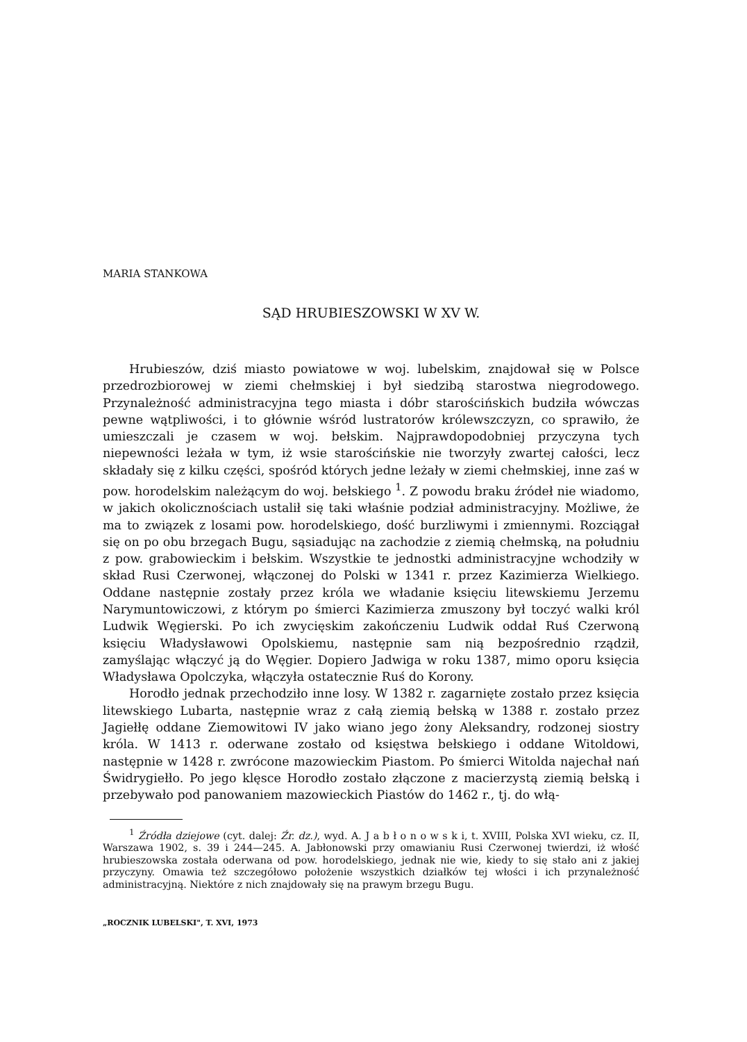MARIA STANKOWA
SĄD HRUBIESZOWSKI W XV W.
Hrubieszów, dziś miasto powiatowe w woj. lubelskim, znajdował się w Polsce przedrozbiorowej w ziemi chełmskiej i był siedzibą starostwa niegrodowego. Przynależność administracyjna tego miasta i dóbr starościńskich budziła wówczas pewne wątpliwości, i to głównie wśród lustratorów królewszczyzn, co sprawiło, że umieszczali je czasem w woj. bełskim. Najprawdopodobniej przyczyna tych niepewności leżała w tym, iż wsie starościńskie nie tworzyły zwartej całości, lecz składały się z kilku części, spośród których jedne leżały w ziemi chełmskiej, inne zaś w pow. horodelskim należącym do woj. bełskiego <sup>1</sup>. Z powodu braku źródeł nie wiadomo, w jakich okolicznościach ustalił się taki właśnie podział administracyjny. Możliwe, że ma to związek z losami pow. horodelskiego, dość burzliwymi i zmiennymi. Rozciągał się on po obu brzegach Bugu, sąsiadując na zachodzie z ziemią chełmską, na południu z pow. grabowieckim i bełskim. Wszystkie te jednostki administracyjne wchodziły w skład Rusi Czerwonej, włączonej do Polski w 1341 r. przez Kazimierza Wielkiego. Oddane następnie zostały przez króla we władanie księciu litewskiemu Jerzemu Narymuntowiczowi, z którym po śmierci Kazimierza zmuszony był toczyć walki król Ludwik Węgierski. Po ich zwycięskim zakończeniu Ludwik oddał Ruś Czerwoną księciu Władysławowi Opolskiemu, następnie sam nią bezpośrednio rządził, zamyślając włączyć ją do Węgier. Dopiero Jadwiga w roku 1387, mimo oporu księcia Władysława Opolczyka, włączyła ostatecznie Ruś do Korony.
Horodło jednak przechodziło inne losy. W 1382 r. zagarnięte zostało przez księcia litewskiego Lubarta, następnie wraz z całą ziemią bełską w 1388 r. zostało przez Jagiełłę oddane Ziemowitowi IV jako wiano jego żony Aleksandry, rodzonej siostry króla. W 1413 r. oderwane zostało od księstwa bełskiego i oddane Witoldowi, następnie w 1428 r. zwrócone mazowieckim Piastom. Po śmierci Witolda najechał nań Świdrygiełło. Po jego klęsce Horodło zostało złączone z macierzystą ziemią bełską i przebywało pod panowaniem mazowieckich Piastów do 1462 r., tj. do włą-
<sup>1</sup> Źródła dziejowe (cyt. dalej: Źr. dz.), wyd. A. J a b ł o n o w s k i, t. XVIII, Polska XVI wieku, cz. II, Warszawa 1902, s. 39 i 244—245. A. Jabłonowski przy omawianiu Rusi Czerwonej twierdzi, iż włość hrubieszowska została oderwana od pow. horodelskiego, jednak nie wie, kiedy to się stało ani z jakiej przyczyny. Omawia też szczegółowo położenie wszystkich działków tej włości i ich przynależność administracyjną. Niektóre z nich znajdowały się na prawym brzegu Bugu.
„ROCZNIK LUBELSKI", T. XVI, 1973